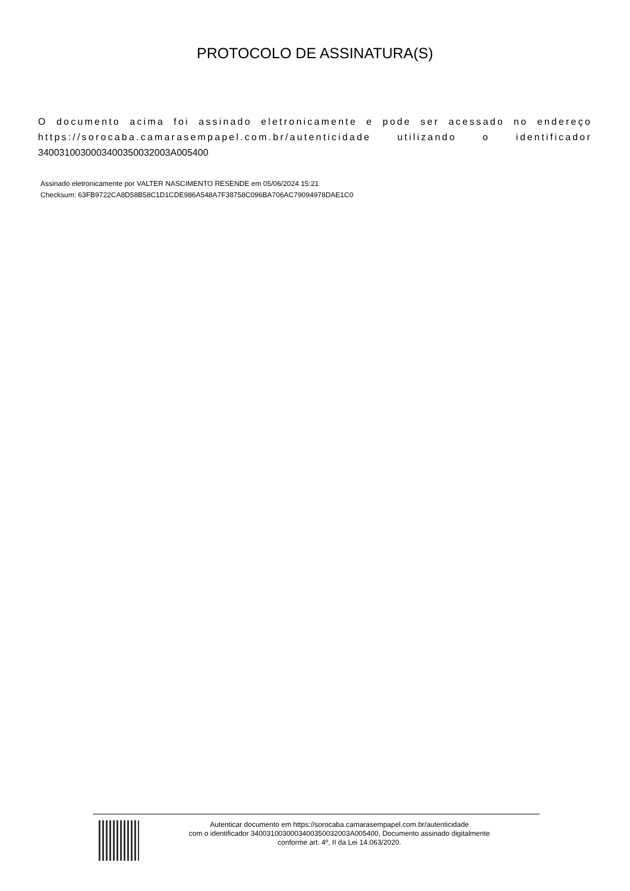PROTOCOLO DE ASSINATURA(S)
O documento acima foi assinado eletronicamente e pode ser acessado no endereço https://sorocaba.camarasempapel.com.br/autenticidade utilizando o identificador 340031003000340035003200​3A005400
Assinado eletronicamente por VALTER NASCIMENTO RESENDE em 05/06/2024 15:21
Checksum: 63FB9722CA8D58B58C1D1CDE986A548A7F38758C096BA706AC79094978DAE1C0
Autenticar documento em https://sorocaba.camarasempapel.com.br/autenticidade
com o identificador 3400310030003400350032003A005400, Documento assinado digitalmente
conforme art. 4º, II da Lei 14.063/2020.